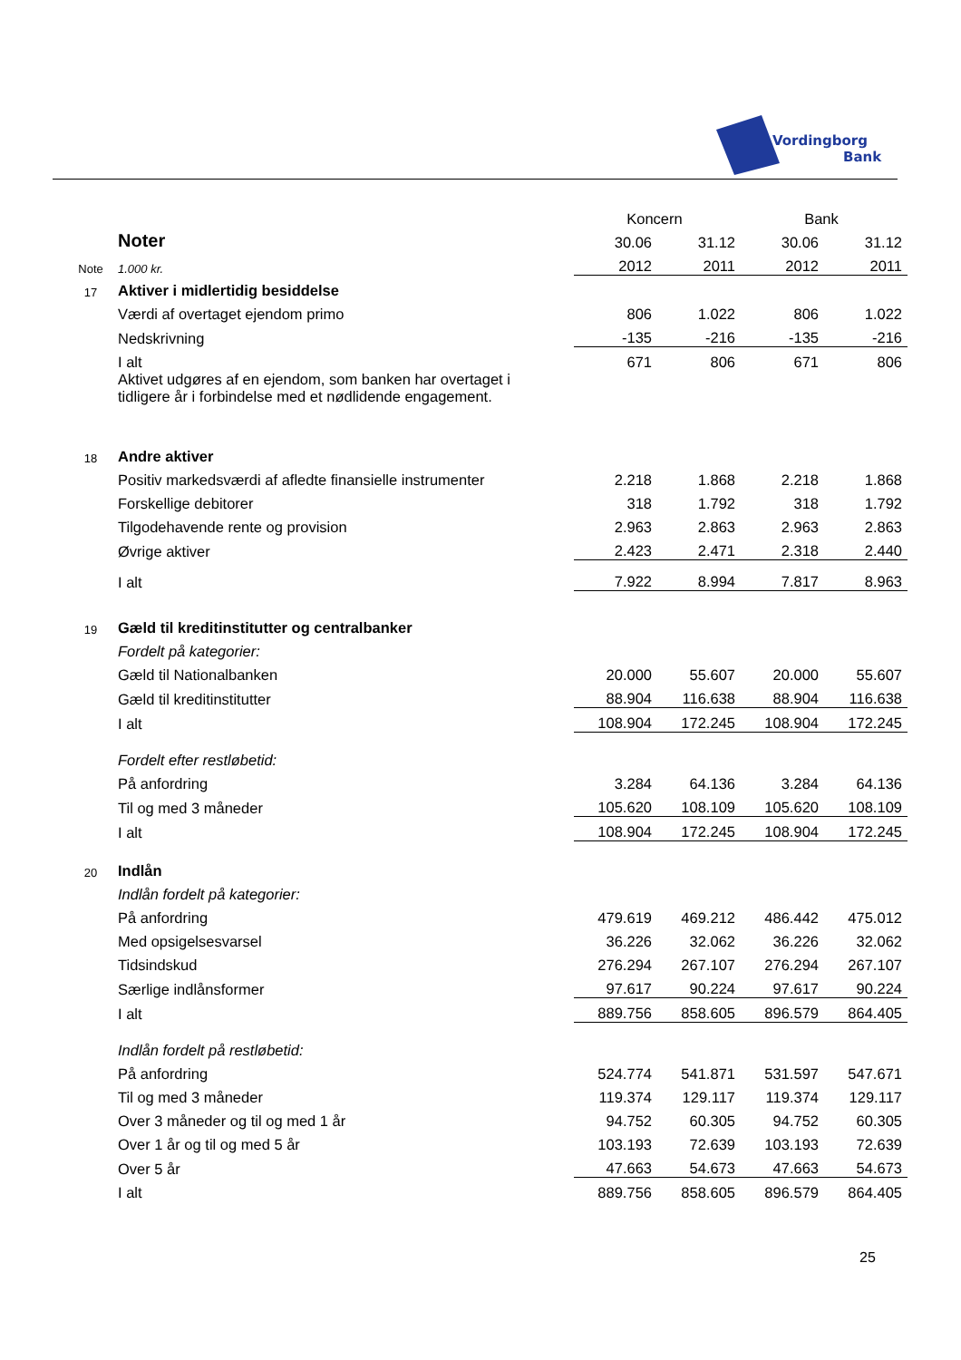Vordingborg
Bank
| | | Koncern | | Bank | |
| | Noter | 30.06 | 31.12 | 30.06 | 31.12 |
| Note | 1.000 kr. | 2012 | 2011 | 2012 | 2011 |
| 17 | Aktiver i midlertidig besiddelse | | | | |
| | Værdi af overtaget ejendom primo | 806 | 1.022 | 806 | 1.022 |
| | Nedskrivning | -135 | -216 | -135 | -216 |
| | I alt | 671 | 806 | 671 | 806 |
| | Aktivet udgøres af en ejendom, som banken har overtaget i tidligere år i forbindelse med et nødlidende engagement. | | | | |
| 18 | Andre aktiver | | | | |
| | Positiv markedsværdi af afledte finansielle instrumenter | 2.218 | 1.868 | 2.218 | 1.868 |
| | Forskellige debitorer | 318 | 1.792 | 318 | 1.792 |
| | Tilgodehavende rente og provision | 2.963 | 2.863 | 2.963 | 2.863 |
| | Øvrige aktiver | 2.423 | 2.471 | 2.318 | 2.440 |
| | I alt | 7.922 | 8.994 | 7.817 | 8.963 |
| 19 | Gæld til kreditinstitutter og centralbanker | | | | |
| | Fordelt på kategorier: | | | | |
| | Gæld til Nationalbanken | 20.000 | 55.607 | 20.000 | 55.607 |
| | Gæld til kreditinstitutter | 88.904 | 116.638 | 88.904 | 116.638 |
| | I alt | 108.904 | 172.245 | 108.904 | 172.245 |
| | Fordelt efter restløbetid: | | | | |
| | På anfordring | 3.284 | 64.136 | 3.284 | 64.136 |
| | Til og med 3 måneder | 105.620 | 108.109 | 105.620 | 108.109 |
| | I alt | 108.904 | 172.245 | 108.904 | 172.245 |
| 20 | Indlån | | | | |
| | Indlån fordelt på kategorier: | | | | |
| | På anfordring | 479.619 | 469.212 | 486.442 | 475.012 |
| | Med opsigelsesvarsel | 36.226 | 32.062 | 36.226 | 32.062 |
| | Tidsindskud | 276.294 | 267.107 | 276.294 | 267.107 |
| | Særlige indlånsformer | 97.617 | 90.224 | 97.617 | 90.224 |
| | I alt | 889.756 | 858.605 | 896.579 | 864.405 |
| | Indlån fordelt på restløbetid: | | | | |
| | På anfordring | 524.774 | 541.871 | 531.597 | 547.671 |
| | Til og med 3 måneder | 119.374 | 129.117 | 119.374 | 129.117 |
| | Over 3 måneder og til og med 1 år | 94.752 | 60.305 | 94.752 | 60.305 |
| | Over 1 år og til og med 5 år | 103.193 | 72.639 | 103.193 | 72.639 |
| | Over 5 år | 47.663 | 54.673 | 47.663 | 54.673 |
| | I alt | 889.756 | 858.605 | 896.579 | 864.405 |
25